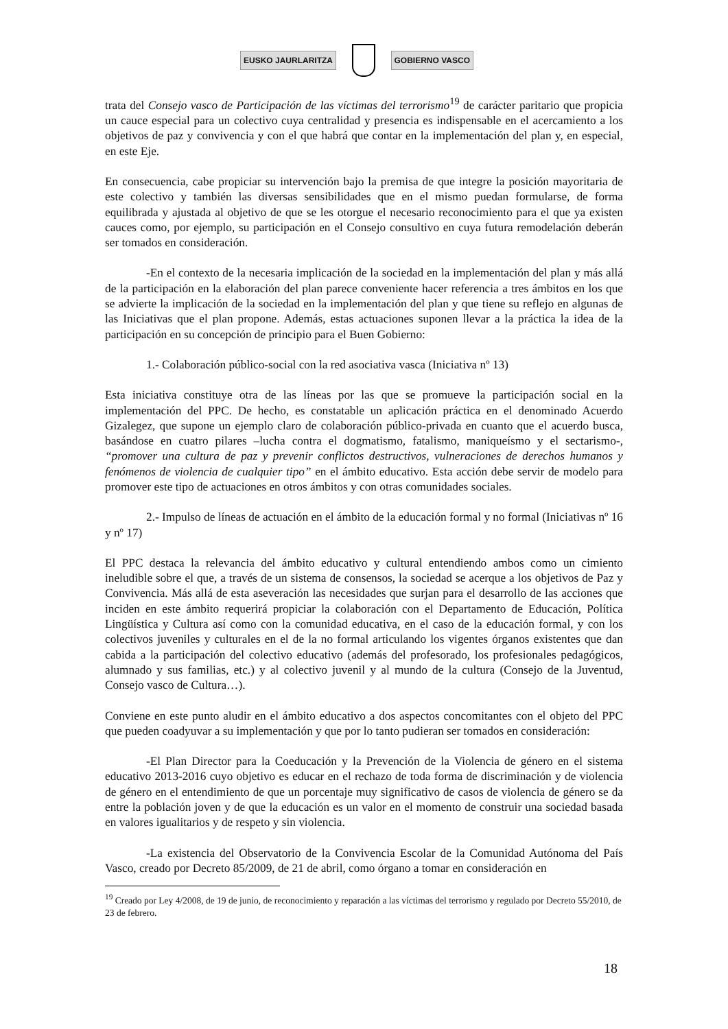EUSKO JAURLARITZA GOBIERNO VASCO
trata del Consejo vasco de Participación de las víctimas del terrorismo<sup>19</sup> de carácter paritario que propicia un cauce especial para un colectivo cuya centralidad y presencia es indispensable en el acercamiento a los objetivos de paz y convivencia y con el que habrá que contar en la implementación del plan y, en especial, en este Eje.
En consecuencia, cabe propiciar su intervención bajo la premisa de que integre la posición mayoritaria de este colectivo y también las diversas sensibilidades que en el mismo puedan formularse, de forma equilibrada y ajustada al objetivo de que se les otorgue el necesario reconocimiento para el que ya existen cauces como, por ejemplo, su participación en el Consejo consultivo en cuya futura remodelación deberán ser tomados en consideración.
-En el contexto de la necesaria implicación de la sociedad en la implementación del plan y más allá de la participación en la elaboración del plan parece conveniente hacer referencia a tres ámbitos en los que se advierte la implicación de la sociedad en la implementación del plan y que tiene su reflejo en algunas de las Iniciativas que el plan propone. Además, estas actuaciones suponen llevar a la práctica la idea de la participación en su concepción de principio para el Buen Gobierno:
1.- Colaboración público-social con la red asociativa vasca (Iniciativa nº 13)
Esta iniciativa constituye otra de las líneas por las que se promueve la participación social en la implementación del PPC. De hecho, es constatable un aplicación práctica en el denominado Acuerdo Gizalegez, que supone un ejemplo claro de colaboración público-privada en cuanto que el acuerdo busca, basándose en cuatro pilares –lucha contra el dogmatismo, fatalismo, maniqueísmo y el sectarismo-, “promover una cultura de paz y prevenir conflictos destructivos, vulneraciones de derechos humanos y fenómenos de violencia de cualquier tipo” en el ámbito educativo. Esta acción debe servir de modelo para promover este tipo de actuaciones en otros ámbitos y con otras comunidades sociales.
2.- Impulso de líneas de actuación en el ámbito de la educación formal y no formal (Iniciativas nº 16 y nº 17)
El PPC destaca la relevancia del ámbito educativo y cultural entendiendo ambos como un cimiento ineludible sobre el que, a través de un sistema de consensos, la sociedad se acerque a los objetivos de Paz y Convivencia. Más allá de esta aseveración las necesidades que surjan para el desarrollo de las acciones que inciden en este ámbito requerirá propiciar la colaboración con el Departamento de Educación, Política Lingüística y Cultura así como con la comunidad educativa, en el caso de la educación formal, y con los colectivos juveniles y culturales en el de la no formal articulando los vigentes órganos existentes que dan cabida a la participación del colectivo educativo (además del profesorado, los profesionales pedagógicos, alumnado y sus familias, etc.) y al colectivo juvenil y al mundo de la cultura (Consejo de la Juventud, Consejo vasco de Cultura…).
Conviene en este punto aludir en el ámbito educativo a dos aspectos concomitantes con el objeto del PPC que pueden coadyuvar a su implementación y que por lo tanto pudieran ser tomados en consideración:
-El Plan Director para la Coeducación y la Prevención de la Violencia de género en el sistema educativo 2013-2016 cuyo objetivo es educar en el rechazo de toda forma de discriminación y de violencia de género en el entendimiento de que un porcentaje muy significativo de casos de violencia de género se da entre la población joven y de que la educación es un valor en el momento de construir una sociedad basada en valores igualitarios y de respeto y sin violencia.
-La existencia del Observatorio de la Convivencia Escolar de la Comunidad Autónoma del País Vasco, creado por Decreto 85/2009, de 21 de abril, como órgano a tomar en consideración en
<sup>19</sup> Creado por Ley 4/2008, de 19 de junio, de reconocimiento y reparación a las víctimas del terrorismo y regulado por Decreto 55/2010, de 23 de febrero.
18